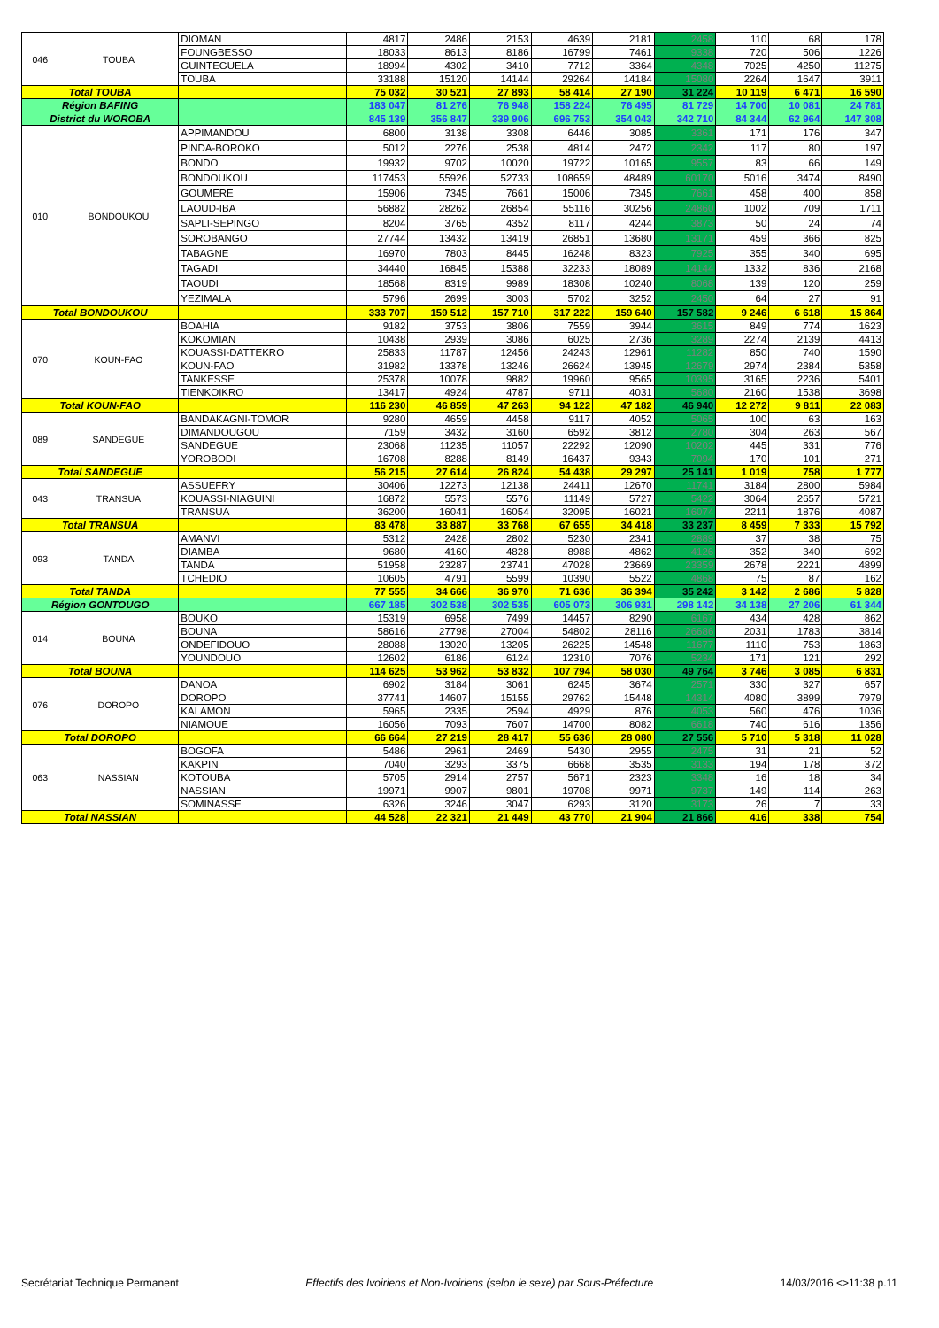| 046 | TOUBA | DIOMAN | 4817 | 2486 | 2153 | 4639 | 2181 | 2458 | 110 | 68 | 178 |
| | | FOUNGBESSO | 18033 | 8613 | 8186 | 16799 | 7461 | 9338 | 720 | 506 | 1226 |
| | | GUINTEGUELA | 18994 | 4302 | 3410 | 7712 | 3364 | 4348 | 7025 | 4250 | 11275 |
| | | TOUBA | 33188 | 15120 | 14144 | 29264 | 14184 | 15080 | 2264 | 1647 | 3911 |
| Total TOUBA | | | 75 032 | 30 521 | 27 893 | 58 414 | 27 190 | 31 224 | 10 119 | 6 471 | 16 590 |
| Région BAFING | | | 183 047 | 81 276 | 76 948 | 158 224 | 76 495 | 81 729 | 14 700 | 10 081 | 24 781 |
| District du WOROBA | | | 845 139 | 356 847 | 339 906 | 696 753 | 354 043 | 342 710 | 84 344 | 62 964 | 147 308 |
| 010 | BONDOUKOU | APPIMANDOU | 6800 | 3138 | 3308 | 6446 | 3085 | 3361 | 171 | 176 | 347 |
| | | PINDA-BOROKO | 5012 | 2276 | 2538 | 4814 | 2472 | 2342 | 117 | 80 | 197 |
| | | BONDO | 19932 | 9702 | 10020 | 19722 | 10165 | 9557 | 83 | 66 | 149 |
| | | BONDOUKOU | 117453 | 55926 | 52733 | 108659 | 48489 | 60170 | 5016 | 3474 | 8490 |
| | | GOUMERE | 15906 | 7345 | 7661 | 15006 | 7345 | 7661 | 458 | 400 | 858 |
| | | LAOUD-IBA | 56882 | 28262 | 26854 | 55116 | 30256 | 24860 | 1002 | 709 | 1711 |
| | | SAPLI-SEPINGO | 8204 | 3765 | 4352 | 8117 | 4244 | 3873 | 50 | 24 | 74 |
| | | SOROBANGO | 27744 | 13432 | 13419 | 26851 | 13680 | 13171 | 459 | 366 | 825 |
| | | TABAGNE | 16970 | 7803 | 8445 | 16248 | 8323 | 7925 | 355 | 340 | 695 |
| | | TAGADI | 34440 | 16845 | 15388 | 32233 | 18089 | 14144 | 1332 | 836 | 2168 |
| | | TAOUDI | 18568 | 8319 | 9989 | 18308 | 10240 | 8068 | 139 | 120 | 259 |
| | | YEZIMALA | 5796 | 2699 | 3003 | 5702 | 3252 | 2450 | 64 | 27 | 91 |
| Total BONDOUKOU | | | 333 707 | 159 512 | 157 710 | 317 222 | 159 640 | 157 582 | 9 246 | 6 618 | 15 864 |
| 070 | KOUN-FAO | BOAHIA | 9182 | 3753 | 3806 | 7559 | 3944 | 3615 | 849 | 774 | 1623 |
| | | KOKOMIAN | 10438 | 2939 | 3086 | 6025 | 2736 | 3289 | 2274 | 2139 | 4413 |
| | | KOUASSI-DATTEKRO | 25833 | 11787 | 12456 | 24243 | 12961 | 11282 | 850 | 740 | 1590 |
| | | KOUN-FAO | 31982 | 13378 | 13246 | 26624 | 13945 | 12679 | 2974 | 2384 | 5358 |
| | | TANKESSE | 25378 | 10078 | 9882 | 19960 | 9565 | 10395 | 3165 | 2236 | 5401 |
| | | TIENKOIKRO | 13417 | 4924 | 4787 | 9711 | 4031 | 5680 | 2160 | 1538 | 3698 |
| Total KOUN-FAO | | | 116 230 | 46 859 | 47 263 | 94 122 | 47 182 | 46 940 | 12 272 | 9 811 | 22 083 |
| 089 | SANDEGUE | BANDAKAGNI-TOMOR | 9280 | 4659 | 4458 | 9117 | 4052 | 5065 | 100 | 63 | 163 |
| | | DIMANDOUGOU | 7159 | 3432 | 3160 | 6592 | 3812 | 2780 | 304 | 263 | 567 |
| | | SANDEGUE | 23068 | 11235 | 11057 | 22292 | 12090 | 10202 | 445 | 331 | 776 |
| | | YOROBODI | 16708 | 8288 | 8149 | 16437 | 9343 | 7094 | 170 | 101 | 271 |
| Total SANDEGUE | | | 56 215 | 27 614 | 26 824 | 54 438 | 29 297 | 25 141 | 1 019 | 758 | 1 777 |
| 043 | TRANSUA | ASSUEFRY | 30406 | 12273 | 12138 | 24411 | 12670 | 11741 | 3184 | 2800 | 5984 |
| | | KOUASSI-NIAGUINI | 16872 | 5573 | 5576 | 11149 | 5727 | 5422 | 3064 | 2657 | 5721 |
| | | TRANSUA | 36200 | 16041 | 16054 | 32095 | 16021 | 16074 | 2211 | 1876 | 4087 |
| Total TRANSUA | | | 83 478 | 33 887 | 33 768 | 67 655 | 34 418 | 33 237 | 8 459 | 7 333 | 15 792 |
| 093 | TANDA | AMANVI | 5312 | 2428 | 2802 | 5230 | 2341 | 2889 | 37 | 38 | 75 |
| | | DIAMBA | 9680 | 4160 | 4828 | 8988 | 4862 | 4126 | 352 | 340 | 692 |
| | | TANDA | 51958 | 23287 | 23741 | 47028 | 23669 | 23359 | 2678 | 2221 | 4899 |
| | | TCHEDIO | 10605 | 4791 | 5599 | 10390 | 5522 | 4868 | 75 | 87 | 162 |
| Total TANDA | | | 77 555 | 34 666 | 36 970 | 71 636 | 36 394 | 35 242 | 3 142 | 2 686 | 5 828 |
| Région GONTOUGO | | | 667 185 | 302 538 | 302 535 | 605 073 | 306 931 | 298 142 | 34 138 | 27 206 | 61 344 |
| 014 | BOUNA | BOUKO | 15319 | 6958 | 7499 | 14457 | 8290 | 6167 | 434 | 428 | 862 |
| | | BOUNA | 58616 | 27798 | 27004 | 54802 | 28116 | 26686 | 2031 | 1783 | 3814 |
| | | ONDEFIDOUO | 28088 | 13020 | 13205 | 26225 | 14548 | 11677 | 1110 | 753 | 1863 |
| | | YOUNDOUO | 12602 | 6186 | 6124 | 12310 | 7076 | 5234 | 171 | 121 | 292 |
| Total BOUNA | | | 114 625 | 53 962 | 53 832 | 107 794 | 58 030 | 49 764 | 3 746 | 3 085 | 6 831 |
| 076 | DOROPO | DANOA | 6902 | 3184 | 3061 | 6245 | 3674 | 2571 | 330 | 327 | 657 |
| | | DOROPO | 37741 | 14607 | 15155 | 29762 | 15448 | 14314 | 4080 | 3899 | 7979 |
| | | KALAMON | 5965 | 2335 | 2594 | 4929 | 876 | 4053 | 560 | 476 | 1036 |
| | | NIAMOUE | 16056 | 7093 | 7607 | 14700 | 8082 | 6618 | 740 | 616 | 1356 |
| Total DOROPO | | | 66 664 | 27 219 | 28 417 | 55 636 | 28 080 | 27 556 | 5 710 | 5 318 | 11 028 |
| 063 | NASSIAN | BOGOFA | 5486 | 2961 | 2469 | 5430 | 2955 | 2475 | 31 | 21 | 52 |
| | | KAKPIN | 7040 | 3293 | 3375 | 6668 | 3535 | 3133 | 194 | 178 | 372 |
| | | KOTOUBA | 5705 | 2914 | 2757 | 5671 | 2323 | 3348 | 16 | 18 | 34 |
| | | NASSIAN | 19971 | 9907 | 9801 | 19708 | 9971 | 9737 | 149 | 114 | 263 |
| | | SOMINASSE | 6326 | 3246 | 3047 | 6293 | 3120 | 3173 | 26 | 7 | 33 |
| Total NASSIAN | | | 44 528 | 22 321 | 21 449 | 43 770 | 21 904 | 21 866 | 416 | 338 | 754 |
Secrétariat Technique Permanent Effectifs des Ivoiriens et Non-Ivoiriens (selon le sexe) par Sous-Préfecture 14/03/2016 <>11:38 p.11